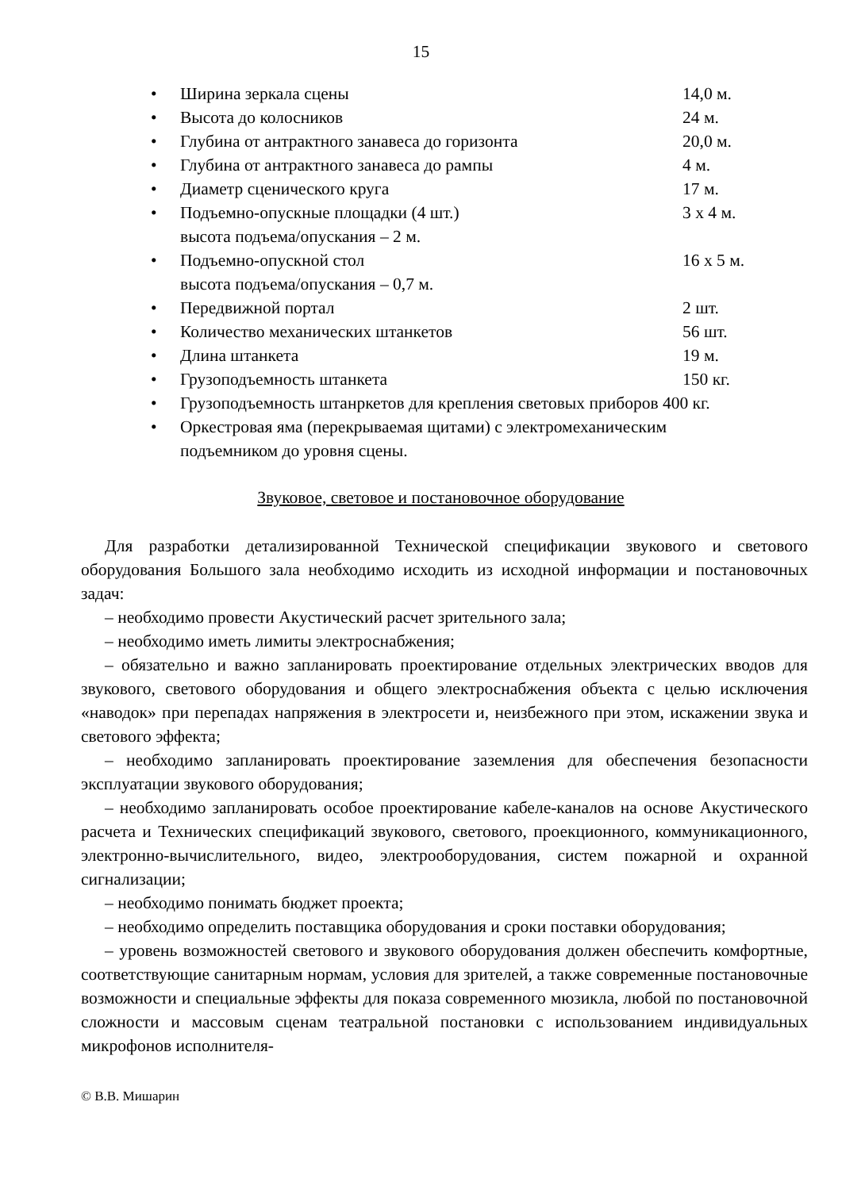15
• Ширина зеркала сцены 14,0 м.
• Высота до колосников 24 м.
• Глубина от антрактного занавеса до горизонта 20,0 м.
• Глубина от антрактного занавеса до рампы 4 м.
• Диаметр сценического круга 17 м.
• Подъемно-опускные площадки (4 шт.)
высота подъема/опускания – 2 м. 3 х 4 м.
• Подъемно-опускной стол
высота подъема/опускания – 0,7 м. 16 х 5 м.
• Передвижной портал 2 шт.
• Количество механических штанкетов 56 шт.
• Длина штанкета 19 м.
• Грузоподъемность штанкета 150 кг.
• Грузоподъемность штанркетов для крепления световых приборов 400 кг.
• Оркестровая яма (перекрываемая щитами) с электромеханическим
подъемником до уровня сцены.
Звуковое, световое и постановочное оборудование
Для разработки детализированной Технической спецификации звукового и светового оборудования Большого зала необходимо исходить из исходной информации и постановочных задач:
– необходимо провести Акустический расчет зрительного зала;
– необходимо иметь лимиты электроснабжения;
– обязательно и важно запланировать проектирование отдельных электрических вводов для звукового, светового оборудования и общего электроснабжения объекта с целью исключения «наводок» при перепадах напряжения в электросети и, неизбежного при этом, искажении звука и светового эффекта;
– необходимо запланировать проектирование заземления для обеспечения безопасности эксплуатации звукового оборудования;
– необходимо запланировать особое проектирование кабеле-каналов на основе Акустического расчета и Технических спецификаций звукового, светового, проекционного, коммуникационного, электронно-вычислительного, видео, электрооборудования, систем пожарной и охранной сигнализации;
– необходимо понимать бюджет проекта;
– необходимо определить поставщика оборудования и сроки поставки оборудования;
– уровень возможностей светового и звукового оборудования должен обеспечить комфортные, соответствующие санитарным нормам, условия для зрителей, а также современные постановочные возможности и специальные эффекты для показа современного мюзикла, любой по постановочной сложности и массовым сценам театральной постановки с использованием индивидуальных микрофонов исполнителя-
© В.В. Мишарин